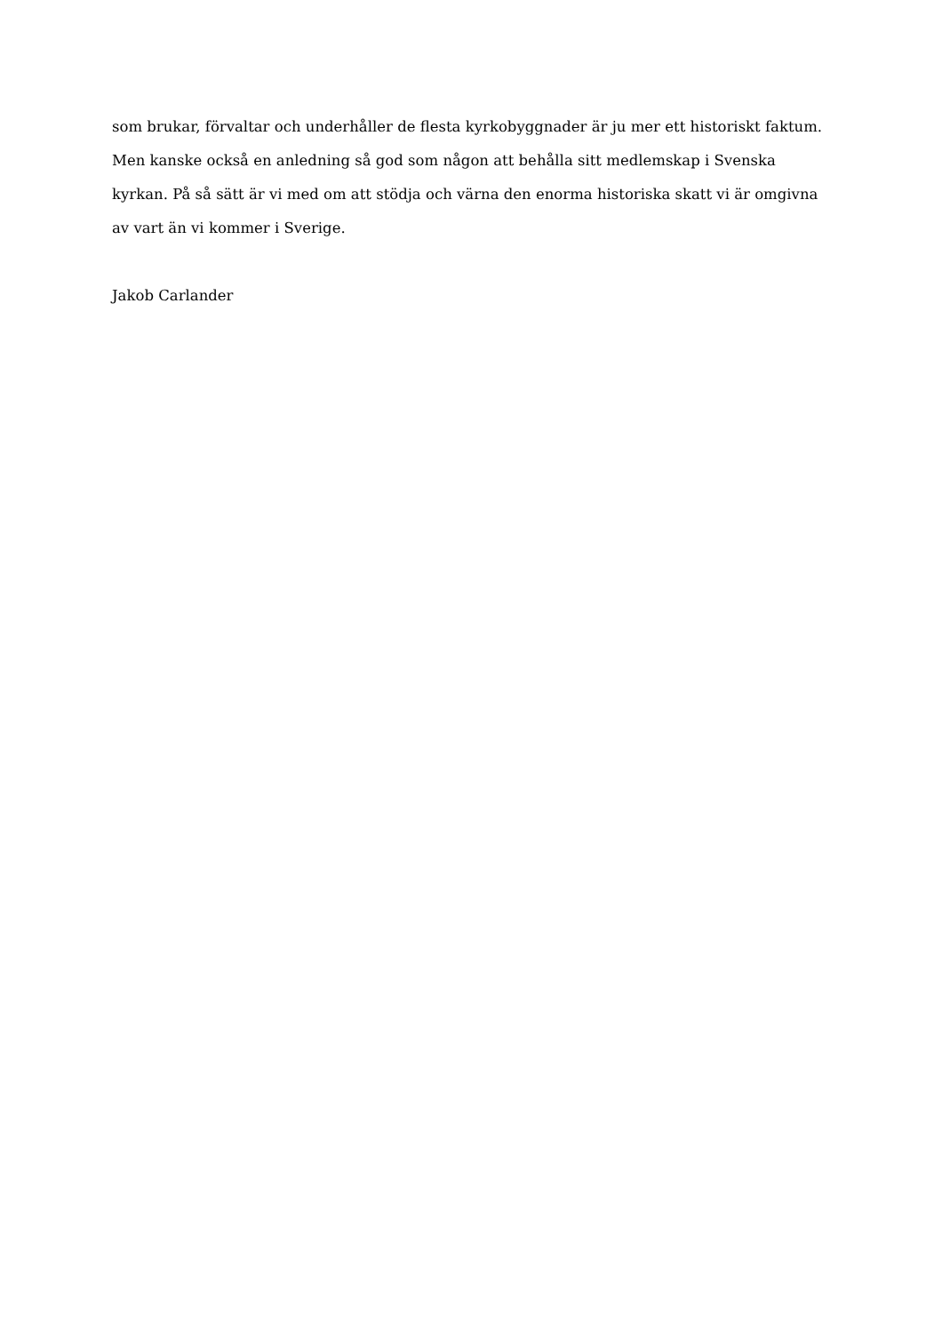som brukar, förvaltar och underhåller de flesta kyrkobyggnader är ju mer ett historiskt faktum. Men kanske också en anledning så god som någon att behålla sitt medlemskap i Svenska kyrkan. På så sätt är vi med om att stödja och värna den enorma historiska skatt vi är omgivna av vart än vi kommer i Sverige.
Jakob Carlander